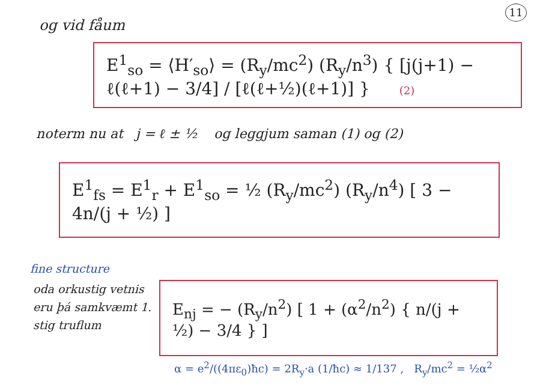11
og vid fåum
E<sup>1</sup><sub>so</sub> = ⟨H′<sub>so</sub>⟩ = (R<sub>y</sub>/mc<sup>2</sup>) (R<sub>y</sub>/n<sup>3</sup>) { [j(j+1) − ℓ(ℓ+1) − 3/4] / [ℓ(ℓ+½)(ℓ+1)] } (2)
noterm nu at j = ℓ ± ½ og leggjum saman (1) og (2)
E<sup>1</sup><sub>fs</sub> = E<sup>1</sup><sub>r</sub> + E<sup>1</sup><sub>so</sub> = ½ (R<sub>y</sub>/mc<sup>2</sup>) (R<sub>y</sub>/n<sup>4</sup>) [ 3 − 4n/(j + ½) ]
fine structure
oda orkustig vetnis eru þá samkvæmt 1. stig truflum
E<sub>nj</sub> = − (R<sub>y</sub>/n<sup>2</sup>) [ 1 + (α<sup>2</sup>/n<sup>2</sup>) { n/(j + ½) − 3/4 } ]
α = e<sup>2</sup>/((4πε<sub>0</sub>)ħc) = 2R<sub>y</sub>·a (1/ħc) ≈ 1/137 , R<sub>y</sub>/mc<sup>2</sup> = ½α<sup>2</sup>